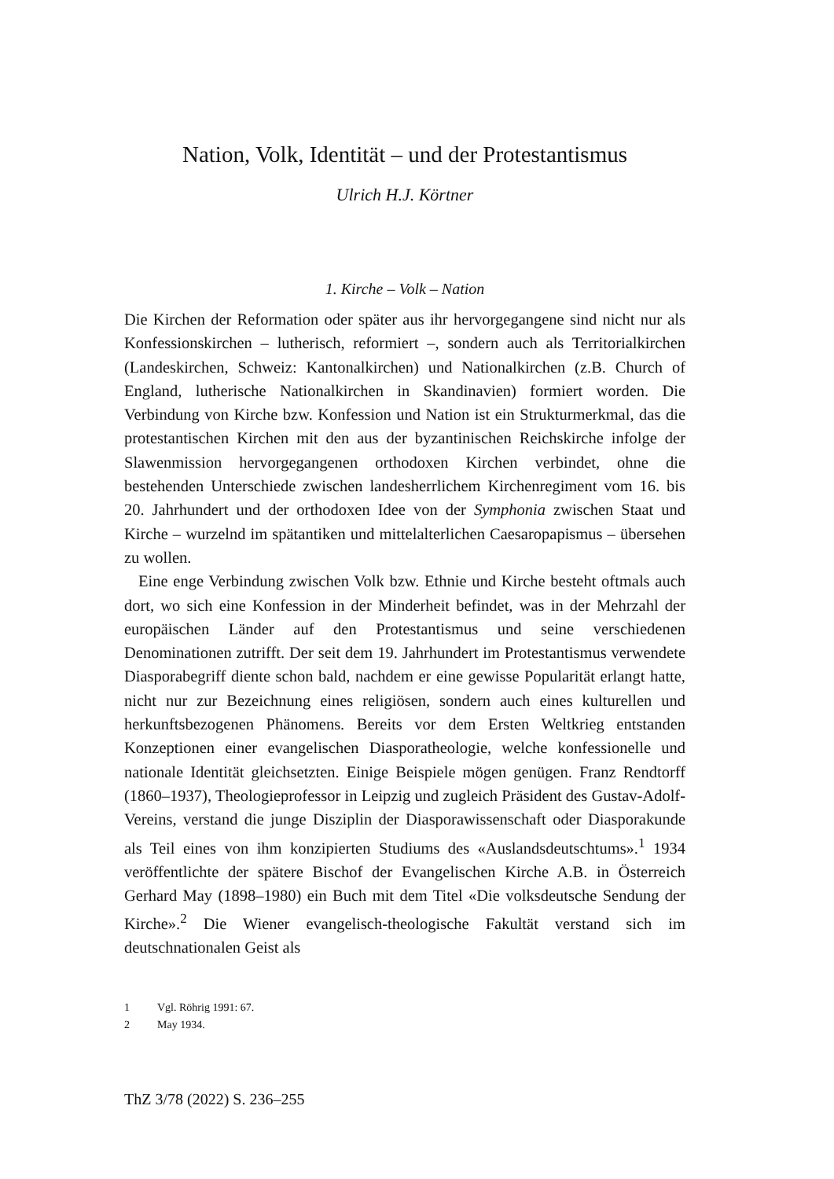Nation, Volk, Identität – und der Protestantismus
Ulrich H.J. Körtner
1. Kirche – Volk – Nation
Die Kirchen der Reformation oder später aus ihr hervorgegangene sind nicht nur als Konfessionskirchen – lutherisch, reformiert –, sondern auch als Territorialkirchen (Landeskirchen, Schweiz: Kantonalkirchen) und Nationalkirchen (z.B. Church of England, lutherische Nationalkirchen in Skandinavien) formiert worden. Die Verbindung von Kirche bzw. Konfession und Nation ist ein Strukturmerkmal, das die protestantischen Kirchen mit den aus der byzantinischen Reichskirche infolge der Slawenmission hervorgegangenen orthodoxen Kirchen verbindet, ohne die bestehenden Unterschiede zwischen landesherrlichem Kirchenregiment vom 16. bis 20. Jahrhundert und der orthodoxen Idee von der Symphonia zwischen Staat und Kirche – wurzelnd im spätantiken und mittelalterlichen Caesaropapismus – übersehen zu wollen.
Eine enge Verbindung zwischen Volk bzw. Ethnie und Kirche besteht oftmals auch dort, wo sich eine Konfession in der Minderheit befindet, was in der Mehrzahl der europäischen Länder auf den Protestantismus und seine verschiedenen Denominationen zutrifft. Der seit dem 19. Jahrhundert im Protestantismus verwendete Diasporabegriff diente schon bald, nachdem er eine gewisse Popularität erlangt hatte, nicht nur zur Bezeichnung eines religiösen, sondern auch eines kulturellen und herkunftsbezogenen Phänomens. Bereits vor dem Ersten Weltkrieg entstanden Konzeptionen einer evangelischen Diasporatheologie, welche konfessionelle und nationale Identität gleichsetzten. Einige Beispiele mögen genügen. Franz Rendtorff (1860–1937), Theologieprofessor in Leipzig und zugleich Präsident des Gustav-Adolf-Vereins, verstand die junge Disziplin der Diasporawissenschaft oder Diasporakunde als Teil eines von ihm konzipierten Studiums des «Auslandsdeutschtums».<sup>1</sup> 1934 veröffentlichte der spätere Bischof der Evangelischen Kirche A.B. in Österreich Gerhard May (1898–1980) ein Buch mit dem Titel «Die volksdeutsche Sendung der Kirche».<sup>2</sup> Die Wiener evangelisch-theologische Fakultät verstand sich im deutschnationalen Geist als
1 Vgl. Röhrig 1991: 67.
2 May 1934.
ThZ 3/78 (2022) S. 236–255